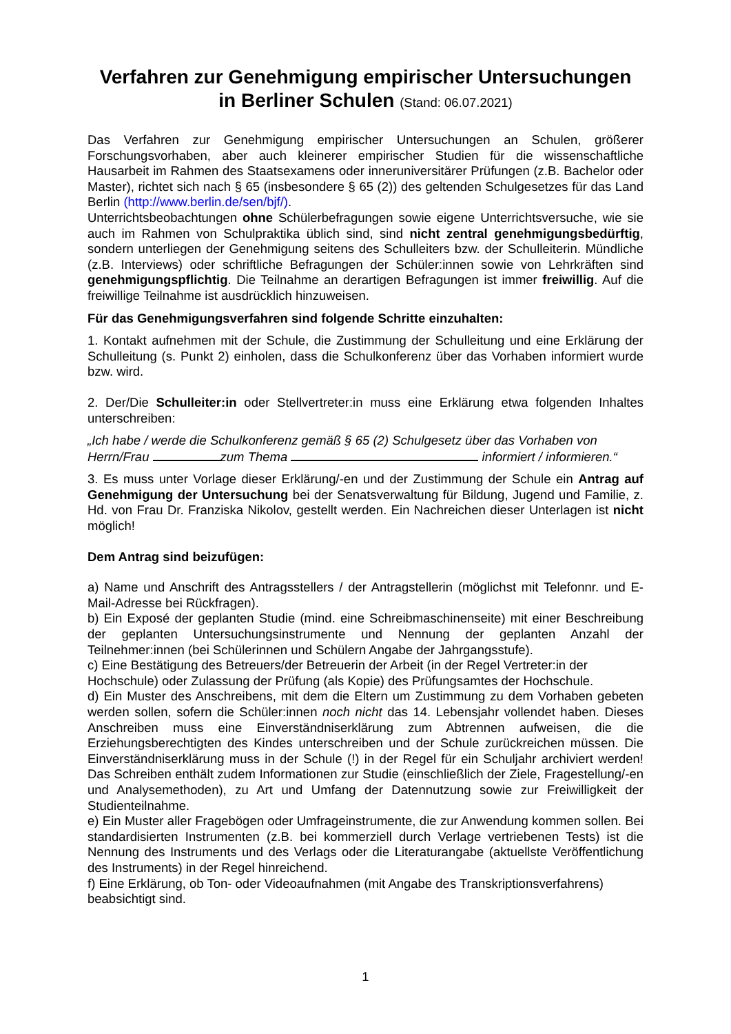Verfahren zur Genehmigung empirischer Untersuchungen
in Berliner Schulen (Stand: 06.07.2021)
Das Verfahren zur Genehmigung empirischer Untersuchungen an Schulen, größerer Forschungsvorhaben, aber auch kleinerer empirischer Studien für die wissenschaftliche Hausarbeit im Rahmen des Staatsexamens oder inneruniversitärer Prüfungen (z.B. Bachelor oder Master), richtet sich nach § 65 (insbesondere § 65 (2)) des geltenden Schulgesetzes für das Land Berlin (http://www.berlin.de/sen/bjf/).
Unterrichtsbeobachtungen ohne Schülerbefragungen sowie eigene Unterrichtsversuche, wie sie auch im Rahmen von Schulpraktika üblich sind, sind nicht zentral genehmigungsbedürftig, sondern unterliegen der Genehmigung seitens des Schulleiters bzw. der Schulleiterin. Mündliche (z.B. Interviews) oder schriftliche Befragungen der Schüler:innen sowie von Lehrkräften sind genehmigungspflichtig. Die Teilnahme an derartigen Befragungen ist immer freiwillig. Auf die freiwillige Teilnahme ist ausdrücklich hinzuweisen.
Für das Genehmigungsverfahren sind folgende Schritte einzuhalten:
1. Kontakt aufnehmen mit der Schule, die Zustimmung der Schulleitung und eine Erklärung der Schulleitung (s. Punkt 2) einholen, dass die Schulkonferenz über das Vorhaben informiert wurde bzw. wird.
2. Der/Die Schulleiter:in oder Stellvertreter:in muss eine Erklärung etwa folgenden Inhaltes unterschreiben:
„Ich habe / werde die Schulkonferenz gemäß § 65 (2) Schulgesetz über das Vorhaben von Herrn/Frau zum Thema informiert / informieren.“
3. Es muss unter Vorlage dieser Erklärung/-en und der Zustimmung der Schule ein Antrag auf Genehmigung der Untersuchung bei der Senatsverwaltung für Bildung, Jugend und Familie, z. Hd. von Frau Dr. Franziska Nikolov, gestellt werden. Ein Nachreichen dieser Unterlagen ist nicht möglich!
Dem Antrag sind beizufügen:
a) Name und Anschrift des Antragsstellers / der Antragstellerin (möglichst mit Telefonnr. und E-Mail-Adresse bei Rückfragen).
b) Ein Exposé der geplanten Studie (mind. eine Schreibmaschinenseite) mit einer Beschreibung der geplanten Untersuchungsinstrumente und Nennung der geplanten Anzahl der Teilnehmer:innen (bei Schülerinnen und Schülern Angabe der Jahrgangsstufe).
c) Eine Bestätigung des Betreuers/der Betreuerin der Arbeit (in der Regel Vertreter:in der Hochschule) oder Zulassung der Prüfung (als Kopie) des Prüfungsamtes der Hochschule.
d) Ein Muster des Anschreibens, mit dem die Eltern um Zustimmung zu dem Vorhaben gebeten werden sollen, sofern die Schüler:innen noch nicht das 14. Lebensjahr vollendet haben. Dieses Anschreiben muss eine Einverständniserklärung zum Abtrennen aufweisen, die die Erziehungsberechtigten des Kindes unterschreiben und der Schule zurückreichen müssen. Die Einverständniserklärung muss in der Schule (!) in der Regel für ein Schuljahr archiviert werden! Das Schreiben enthält zudem Informationen zur Studie (einschließlich der Ziele, Fragestellung/-en und Analysemethoden), zu Art und Umfang der Datennutzung sowie zur Freiwilligkeit der Studienteilnahme.
e) Ein Muster aller Fragebögen oder Umfrageinstrumente, die zur Anwendung kommen sollen. Bei standardisierten Instrumenten (z.B. bei kommerziell durch Verlage vertriebenen Tests) ist die Nennung des Instruments und des Verlags oder die Literaturangabe (aktuellste Veröffentlichung des Instruments) in der Regel hinreichend.
f) Eine Erklärung, ob Ton- oder Videoaufnahmen (mit Angabe des Transkriptionsverfahrens) beabsichtigt sind.
1